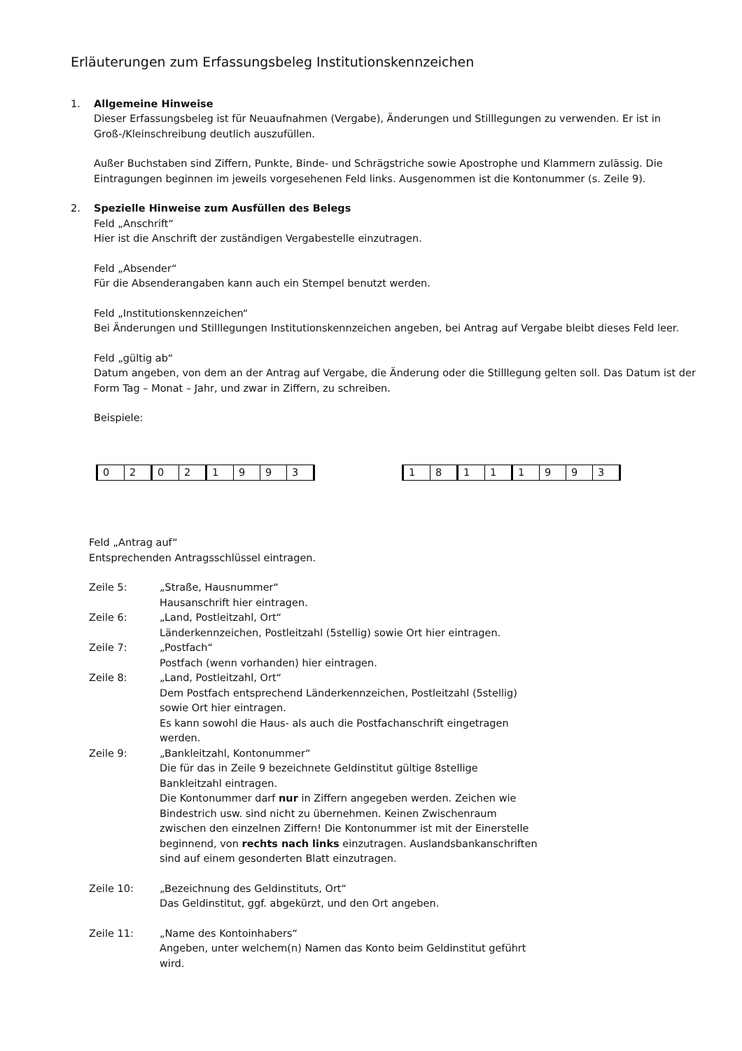Erläuterungen zum Erfassungsbeleg Institutionskennzeichen
1. Allgemeine Hinweise
Dieser Erfassungsbeleg ist für Neuaufnahmen (Vergabe), Änderungen und Stilllegungen zu verwenden. Er ist in Groß-/Kleinschreibung deutlich auszufüllen.
Außer Buchstaben sind Ziffern, Punkte, Binde- und Schrägstriche sowie Apostrophe und Klammern zulässig. Die Eintragungen beginnen im jeweils vorgesehenen Feld links. Ausgenommen ist die Kontonummer (s. Zeile 9).
2. Spezielle Hinweise zum Ausfüllen des Belegs
Feld „Anschrift“
Hier ist die Anschrift der zuständigen Vergabestelle einzutragen.
Feld „Absender“
Für die Absenderangaben kann auch ein Stempel benutzt werden.
Feld „Institutionskennzeichen“
Bei Änderungen und Stilllegungen Institutionskennzeichen angeben, bei Antrag auf Vergabe bleibt dieses Feld leer.
Feld „gültig ab“
Datum angeben, von dem an der Antrag auf Vergabe, die Änderung oder die Stilllegung gelten soll. Das Datum ist der Form Tag – Monat – Jahr, und zwar in Ziffern, zu schreiben.
Beispiele:
| 0 | 2 | 0 | 2 | 1 | 9 | 9 | 3 |
| 1 | 8 | 1 | 1 | 1 | 9 | 9 | 3 |
Feld „Antrag auf“
Entsprechenden Antragsschlüssel eintragen.
Zeile 5: „Straße, Hausnummer“
Hausanschrift hier eintragen.
Zeile 6: „Land, Postleitzahl, Ort“
Länderkennzeichen, Postleitzahl (5stellig) sowie Ort hier eintragen.
Zeile 7: „Postfach“
Postfach (wenn vorhanden) hier eintragen.
Zeile 8: „Land, Postleitzahl, Ort“
Dem Postfach entsprechend Länderkennzeichen, Postleitzahl (5stellig) sowie Ort hier eintragen.
Es kann sowohl die Haus- als auch die Postfachanschrift eingetragen werden.
Zeile 9: „Bankleitzahl, Kontonummer“
Die für das in Zeile 9 bezeichnete Geldinstitut gültige 8stellige Bankleitzahl eintragen.
Die Kontonummer darf nur in Ziffern angegeben werden. Zeichen wie Bindestrich usw. sind nicht zu übernehmen. Keinen Zwischenraum zwischen den einzelnen Ziffern! Die Kontonummer ist mit der Einerstelle beginnend, von rechts nach links einzutragen. Auslandsbankanschriften sind auf einem gesonderten Blatt einzutragen.
Zeile 10: „Bezeichnung des Geldinstituts, Ort“
Das Geldinstitut, ggf. abgekürzt, und den Ort angeben.
Zeile 11: „Name des Kontoinhabers“
Angeben, unter welchem(n) Namen das Konto beim Geldinstitut geführt wird.